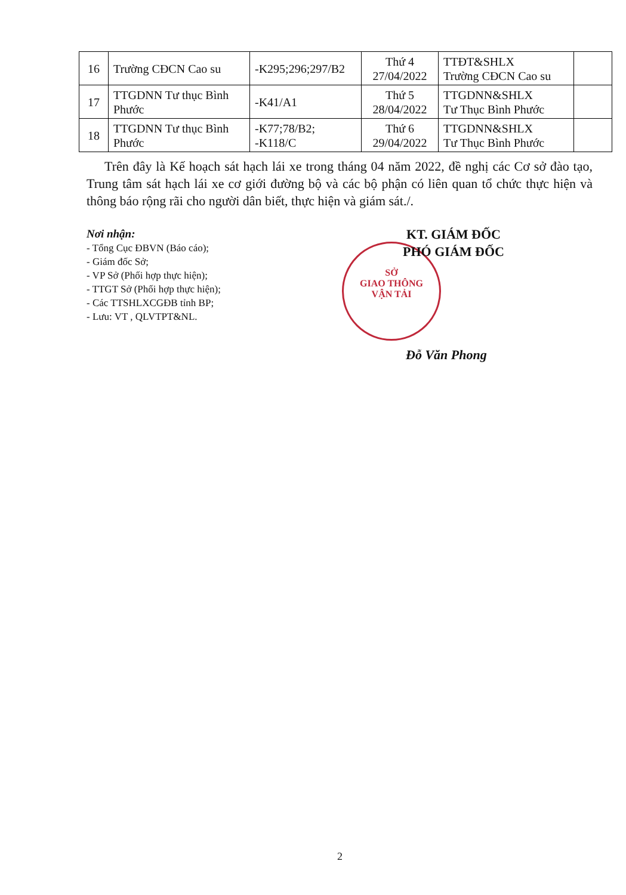| 16 | Trường CĐCN Cao su | -K295;296;297/B2 | Thứ 4 27/04/2022 | TTĐT&SHLX Trường CĐCN Cao su | |
| 17 | TTGDNN Tư thục Bình Phước | -K41/A1 | Thứ 5 28/04/2022 | TTGDNN&SHLX Tư Thục Bình Phước | |
| 18 | TTGDNN Tư thục Bình Phước | -K77;78/B2; -K118/C | Thứ 6 29/04/2022 | TTGDNN&SHLX Tư Thục Bình Phước | |
Trên đây là Kế hoạch sát hạch lái xe trong tháng 04 năm 2022, đề nghị các Cơ sở đào tạo, Trung tâm sát hạch lái xe cơ giới đường bộ và các bộ phận có liên quan tổ chức thực hiện và thông báo rộng rãi cho người dân biết, thực hiện và giám sát./.
Nơi nhận:
- Tổng Cục ĐBVN (Báo cáo);
- Giám đốc Sở;
- VP Sở (Phối hợp thực hiện);
- TTGT Sở (Phối hợp thực hiện);
- Các TTSHLXCGĐB tỉnh BP;
- Lưu: VT , QLVTPT&NL.
SỞ
GIAO THÔNG
VẬN TẢI
KT. GIÁM ĐỐC
PHÓ GIÁM ĐỐC
Đỗ Văn Phong
2